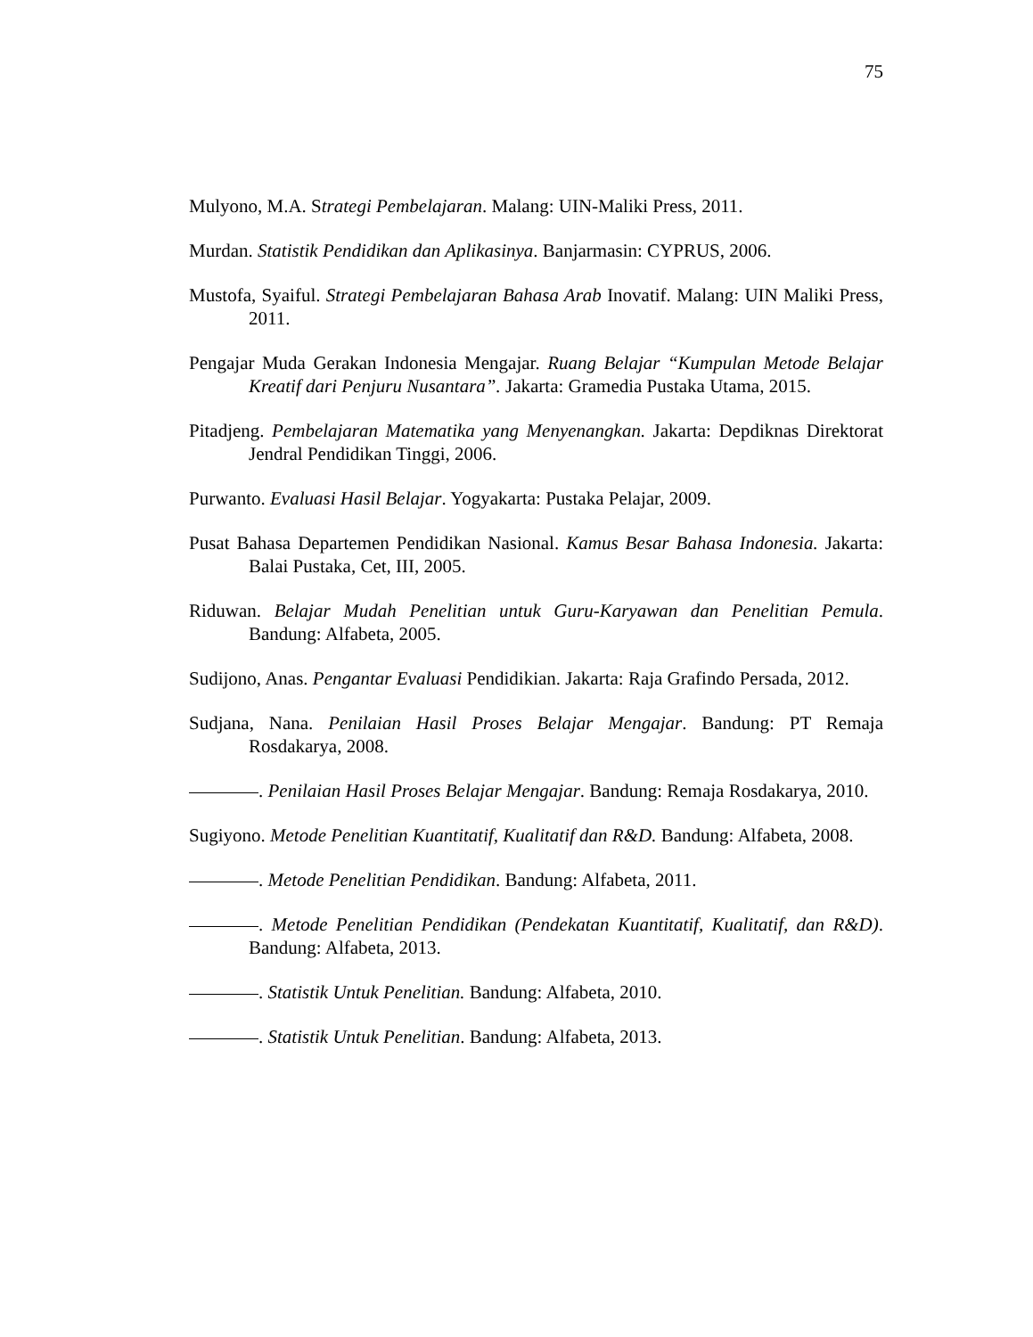75
Mulyono, M.A. Strategi Pembelajaran. Malang: UIN-Maliki Press, 2011.
Murdan. Statistik Pendidikan dan Aplikasinya. Banjarmasin: CYPRUS, 2006.
Mustofa, Syaiful. Strategi Pembelajaran Bahasa Arab Inovatif. Malang: UIN Maliki Press, 2011.
Pengajar Muda Gerakan Indonesia Mengajar. Ruang Belajar “Kumpulan Metode Belajar Kreatif dari Penjuru Nusantara”. Jakarta: Gramedia Pustaka Utama, 2015.
Pitadjeng. Pembelajaran Matematika yang Menyenangkan. Jakarta: Depdiknas Direktorat Jendral Pendidikan Tinggi, 2006.
Purwanto. Evaluasi Hasil Belajar. Yogyakarta: Pustaka Pelajar, 2009.
Pusat Bahasa Departemen Pendidikan Nasional. Kamus Besar Bahasa Indonesia. Jakarta: Balai Pustaka, Cet, III, 2005.
Riduwan. Belajar Mudah Penelitian untuk Guru-Karyawan dan Penelitian Pemula. Bandung: Alfabeta, 2005.
Sudijono, Anas. Pengantar Evaluasi Pendidikian. Jakarta: Raja Grafindo Persada, 2012.
Sudjana, Nana. Penilaian Hasil Proses Belajar Mengajar. Bandung: PT Remaja Rosdakarya, 2008.
. Penilaian Hasil Proses Belajar Mengajar. Bandung: Remaja Rosdakarya, 2010.
Sugiyono. Metode Penelitian Kuantitatif, Kualitatif dan R&D. Bandung: Alfabeta, 2008.
. Metode Penelitian Pendidikan. Bandung: Alfabeta, 2011.
. Metode Penelitian Pendidikan (Pendekatan Kuantitatif, Kualitatif, dan R&D). Bandung: Alfabeta, 2013.
. Statistik Untuk Penelitian. Bandung: Alfabeta, 2010.
. Statistik Untuk Penelitian. Bandung: Alfabeta, 2013.